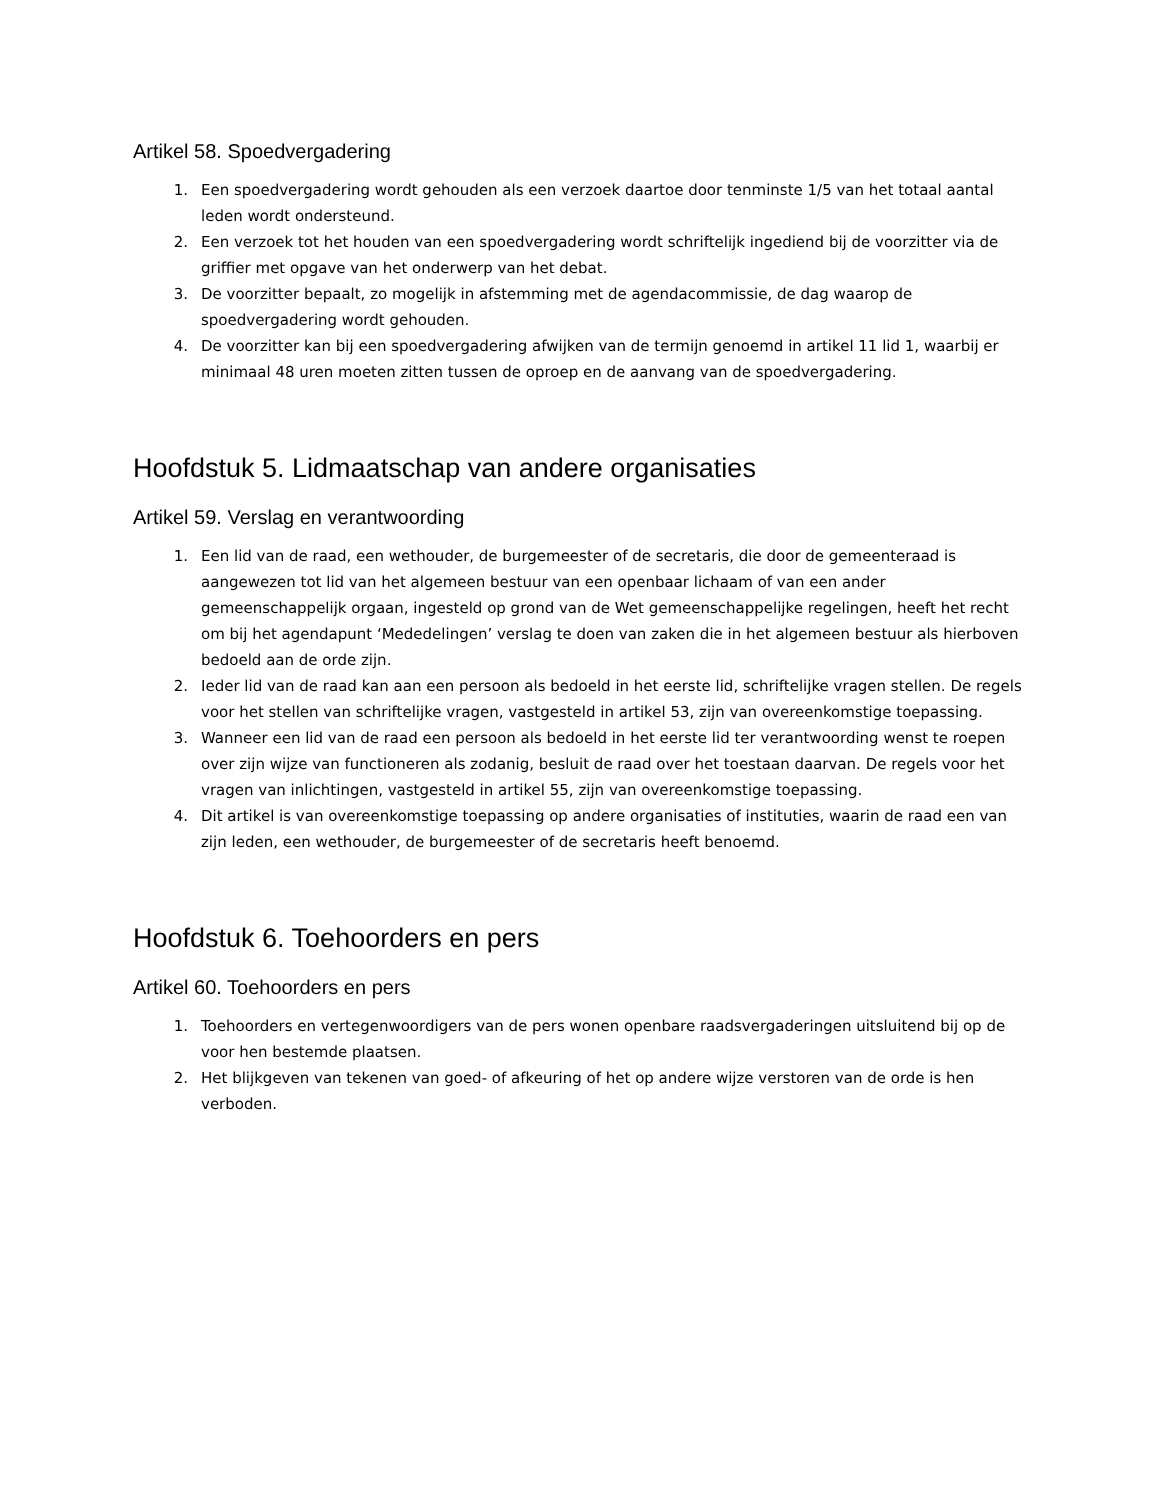Artikel 58. Spoedvergadering
1. Een spoedvergadering wordt gehouden als een verzoek daartoe door tenminste 1/5 van het totaal aantal leden wordt ondersteund.
2. Een verzoek tot het houden van een spoedvergadering wordt schriftelijk ingediend bij de voorzitter via de griffier met opgave van het onderwerp van het debat.
3. De voorzitter bepaalt, zo mogelijk in afstemming met de agendacommissie, de dag waarop de spoedvergadering wordt gehouden.
4. De voorzitter kan bij een spoedvergadering afwijken van de termijn genoemd in artikel 11 lid 1, waarbij er minimaal 48 uren moeten zitten tussen de oproep en de aanvang van de spoedvergadering.
Hoofdstuk 5. Lidmaatschap van andere organisaties
Artikel 59. Verslag en verantwoording
1. Een lid van de raad, een wethouder, de burgemeester of de secretaris, die door de gemeenteraad is aangewezen tot lid van het algemeen bestuur van een openbaar lichaam of van een ander gemeenschappelijk orgaan, ingesteld op grond van de Wet gemeenschappelijke regelingen, heeft het recht om bij het agendapunt ‘Mededelingen’ verslag te doen van zaken die in het algemeen bestuur als hierboven bedoeld aan de orde zijn.
2. Ieder lid van de raad kan aan een persoon als bedoeld in het eerste lid, schriftelijke vragen stellen. De regels voor het stellen van schriftelijke vragen, vastgesteld in artikel 53, zijn van overeenkomstige toepassing.
3. Wanneer een lid van de raad een persoon als bedoeld in het eerste lid ter verantwoording wenst te roepen over zijn wijze van functioneren als zodanig, besluit de raad over het toestaan daarvan. De regels voor het vragen van inlichtingen, vastgesteld in artikel 55, zijn van overeenkomstige toepassing.
4. Dit artikel is van overeenkomstige toepassing op andere organisaties of instituties, waarin de raad een van zijn leden, een wethouder, de burgemeester of de secretaris heeft benoemd.
Hoofdstuk 6. Toehoorders en pers
Artikel 60. Toehoorders en pers
1. Toehoorders en vertegenwoordigers van de pers wonen openbare raadsvergaderingen uitsluitend bij op de voor hen bestemde plaatsen.
2. Het blijkgeven van tekenen van goed- of afkeuring of het op andere wijze verstoren van de orde is hen verboden.